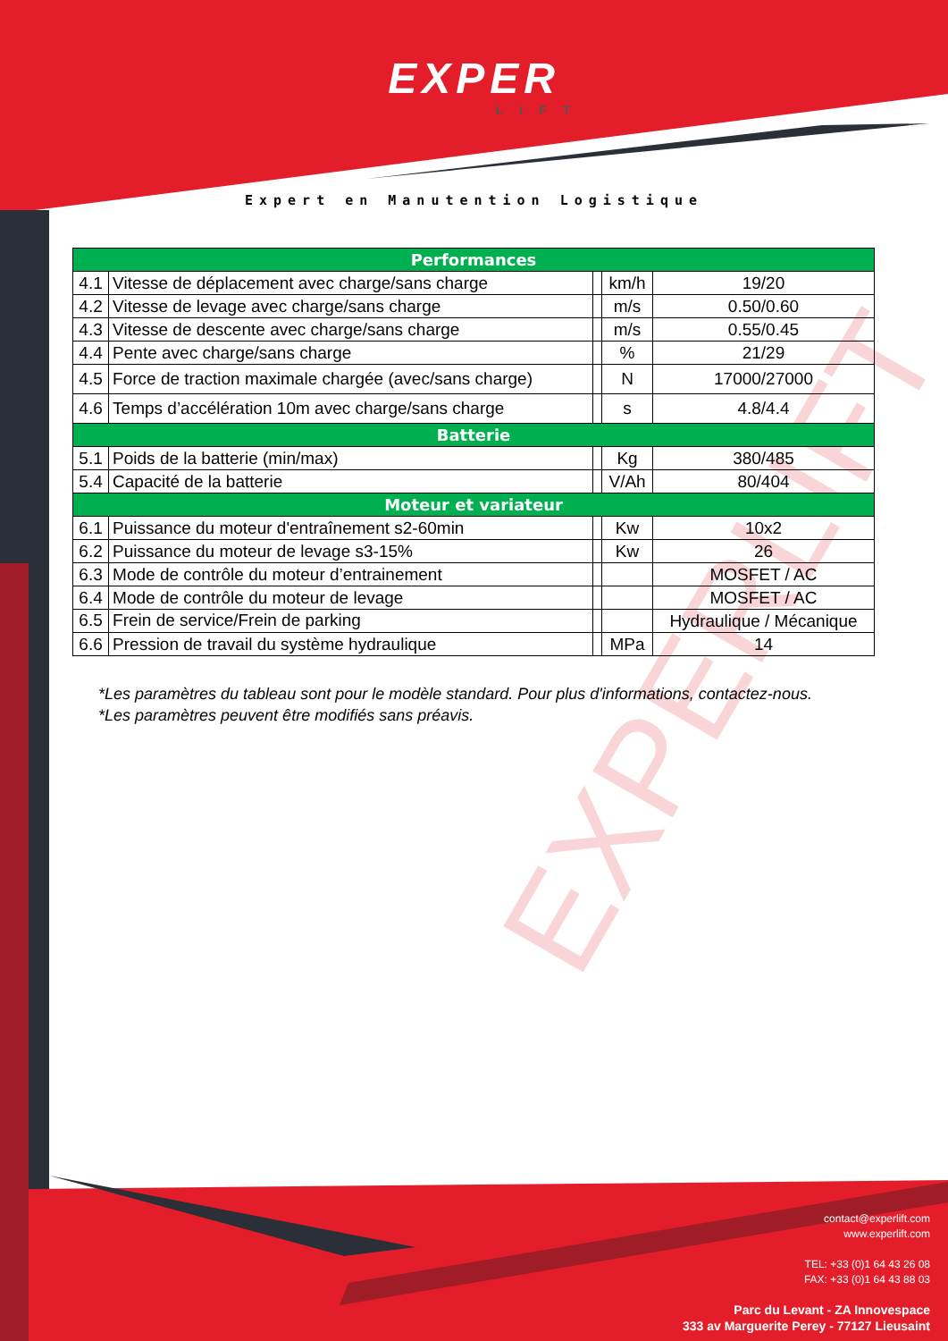EXPERLIFT
EXPER
LIFT
Expert en Manutention Logistique
| Performances | | | | |
| --- | --- | --- | --- | --- |
| 4.1 | Vitesse de déplacement avec charge/sans charge | | km/h | 19/20 |
| 4.2 | Vitesse de levage avec charge/sans charge | | m/s | 0.50/0.60 |
| 4.3 | Vitesse de descente avec charge/sans charge | | m/s | 0.55/0.45 |
| 4.4 | Pente avec charge/sans charge | | % | 21/29 |
| 4.5 | Force de traction maximale chargée (avec/sans charge) | | N | 17000/27000 |
| 4.6 | Temps d’accélération 10m avec charge/sans charge | | s | 4.8/4.4 |
| Batterie | | | | |
| 5.1 | Poids de la batterie (min/max) | | Kg | 380/485 |
| 5.4 | Capacité de la batterie | | V/Ah | 80/404 |
| Moteur et variateur | | | | |
| 6.1 | Puissance du moteur d'entraînement s2-60min | | Kw | 10x2 |
| 6.2 | Puissance du moteur de levage s3-15% | | Kw | 26 |
| 6.3 | Mode de contrôle du moteur d’entrainement | | | MOSFET / AC |
| 6.4 | Mode de contrôle du moteur de levage | | | MOSFET / AC |
| 6.5 | Frein de service/Frein de parking | | | Hydraulique / Mécanique |
| 6.6 | Pression de travail du système hydraulique | | MPa | 14 |
*Les paramètres du tableau sont pour le modèle standard. Pour plus d'informations, contactez-nous.
*Les paramètres peuvent être modifiés sans préavis.
contact@experlift.com
www.experlift.com
TEL: +33 (0)1 64 43 26 08
FAX: +33 (0)1 64 43 88 03
Parc du Levant - ZA Innovespace
333 av Marguerite Perey - 77127 Lieusaint